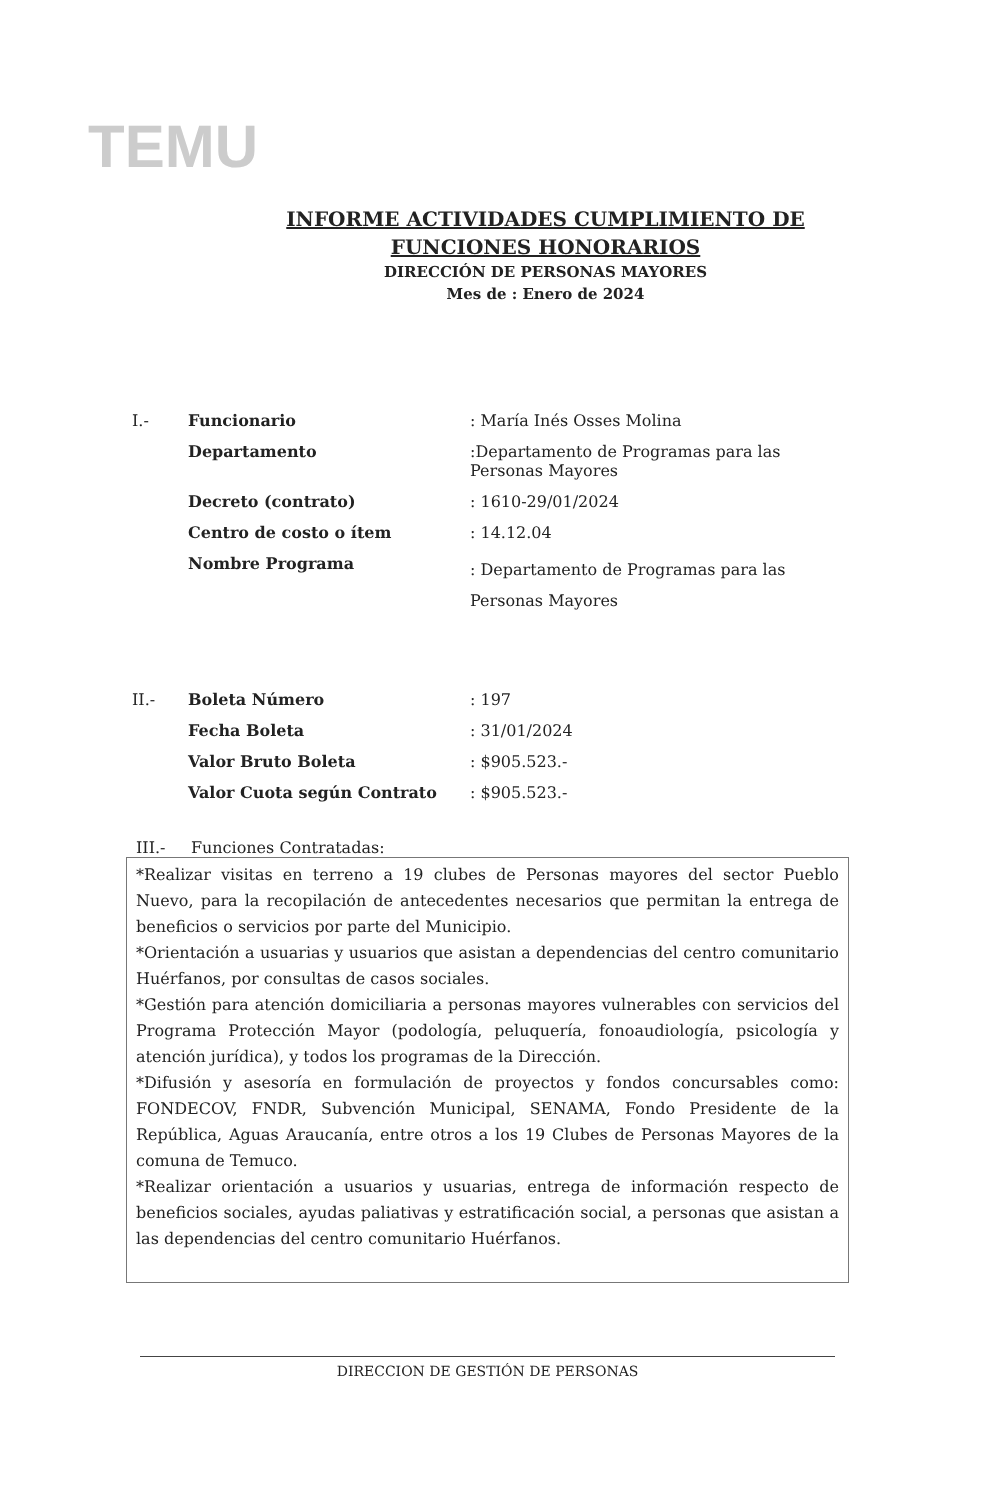TEMU
INFORME ACTIVIDADES CUMPLIMIENTO DE
FUNCIONES HONORARIOS
DIRECCIÓN DE PERSONAS MAYORES
Mes de : Enero de 2024
| I.- | Funcionario | : María Inés Osses Molina |
| | Departamento | :Departamento de Programas para las Personas Mayores |
| | Decreto (contrato) | : 1610-29/01/2024 |
| | Centro de costo o ítem | : 14.12.04 |
| | Nombre Programa | : Departamento de Programas para las Personas Mayores |
| II.- | Boleta Número | : 197 |
| | Fecha Boleta | : 31/01/2024 |
| | Valor Bruto Boleta | : $905.523.- |
| | Valor Cuota según Contrato | : $905.523.- |
III.- Funciones Contratadas:
*Realizar visitas en terreno a 19 clubes de Personas mayores del sector Pueblo Nuevo, para la recopilación de antecedentes necesarios que permitan la entrega de beneficios o servicios por parte del Municipio.
*Orientación a usuarias y usuarios que asistan a dependencias del centro comunitario Huérfanos, por consultas de casos sociales.
*Gestión para atención domiciliaria a personas mayores vulnerables con servicios del Programa Protección Mayor (podología, peluquería, fonoaudiología, psicología y atención jurídica), y todos los programas de la Dirección.
*Difusión y asesoría en formulación de proyectos y fondos concursables como: FONDECOV, FNDR, Subvención Municipal, SENAMA, Fondo Presidente de la República, Aguas Araucanía, entre otros a los 19 Clubes de Personas Mayores de la comuna de Temuco.
*Realizar orientación a usuarios y usuarias, entrega de información respecto de beneficios sociales, ayudas paliativas y estratificación social, a personas que asistan a las dependencias del centro comunitario Huérfanos.
DIRECCION DE GESTIÓN DE PERSONAS